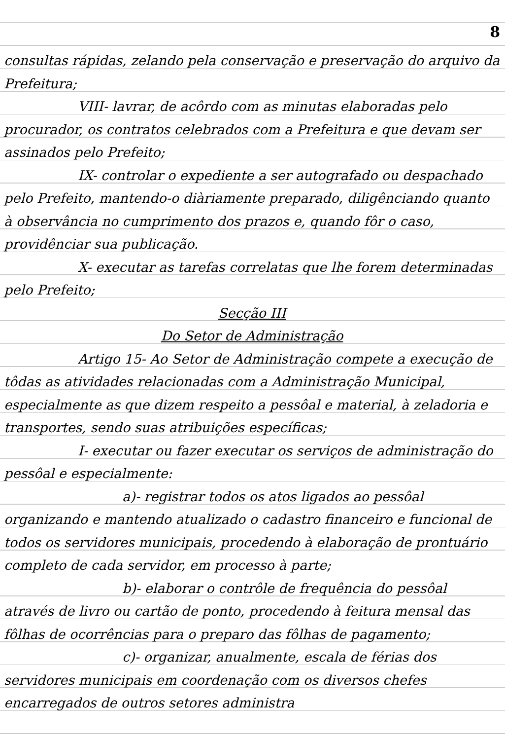8
consultas rápidas, zelando pela conservação e preservação do arquivo da Prefeitura;
VIII- lavrar, de acôrdo com as minutas elaboradas pelo procurador, os contratos celebrados com a Prefeitura e que devam ser assinados pelo Prefeito;
IX- controlar o expediente a ser autografado ou despachado pelo Prefeito, mantendo-o diàriamente preparado, diligênciando quanto à observância no cumprimento dos prazos e, quando fôr o caso, providênciar sua publicação.
X- executar as tarefas correlatas que lhe forem determinadas pelo Prefeito;
Secção III
Do Setor de Administração
Artigo 15- Ao Setor de Administração compete a execução de tôdas as atividades relacionadas com a Administração Municipal, especialmente as que dizem respeito a pessôal e material, à zeladoria e transportes, sendo suas atribuições específicas;
I- executar ou fazer executar os serviços de administração do pessôal e especialmente:
a)- registrar todos os atos ligados ao pessôal organizando e mantendo atualizado o cadastro financeiro e funcional de todos os servidores municipais, procedendo à elaboração de prontuário completo de cada servidor, em processo à parte;
b)- elaborar o contrôle de frequência do pessôal através de livro ou cartão de ponto, procedendo à feitura mensal das fôlhas de ocorrências para o preparo das fôlhas de pagamento;
c)- organizar, anualmente, escala de férias dos servidores municipais em coordenação com os diversos chefes encarregados de outros setores administra